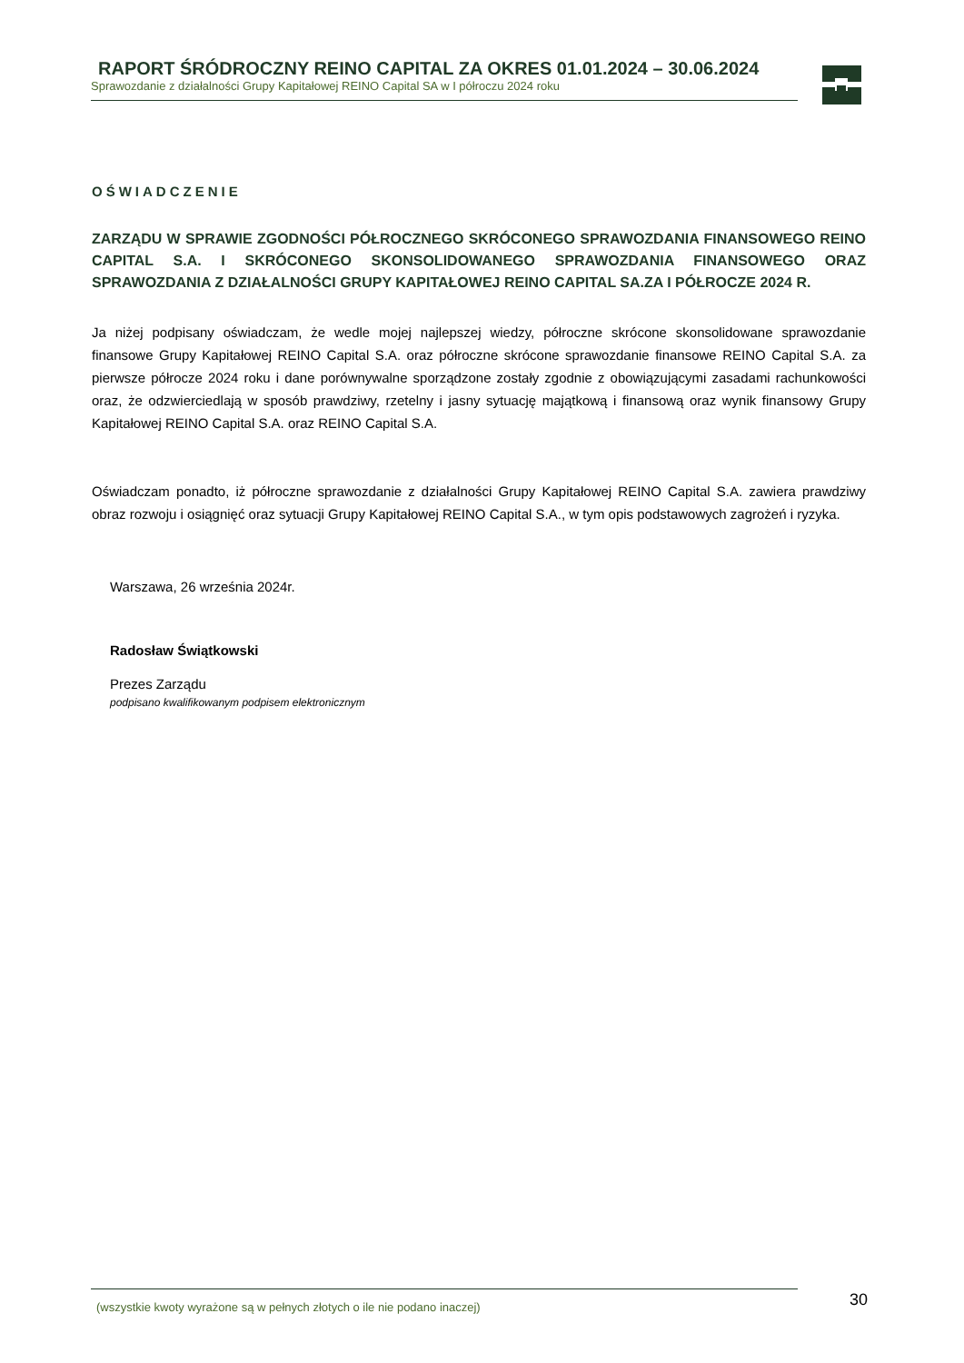RAPORT ŚRÓDROCZNY REINO CAPITAL ZA OKRES 01.01.2024 – 30.06.2024
Sprawozdanie z działalności Grupy Kapitałowej REINO Capital SA w I półroczu 2024 roku
OŚWIADCZENIE
ZARZĄDU W SPRAWIE ZGODNOŚCI PÓŁROCZNEGO SKRÓCONEGO SPRAWOZDANIA FINANSOWEGO REINO CAPITAL S.A. I SKRÓCONEGO SKONSOLIDOWANEGO SPRAWOZDANIA FINANSOWEGO ORAZ SPRAWOZDANIA Z DZIAŁALNOŚCI GRUPY KAPITAŁOWEJ REINO CAPITAL SA.ZA I PÓŁROCZE 2024 R.
Ja niżej podpisany oświadczam, że wedle mojej najlepszej wiedzy, półroczne skrócone skonsolidowane sprawozdanie finansowe Grupy Kapitałowej REINO Capital S.A. oraz półroczne skrócone sprawozdanie finansowe REINO Capital S.A. za pierwsze półrocze 2024 roku i dane porównywalne sporządzone zostały zgodnie z obowiązującymi zasadami rachunkowości oraz, że odzwierciedlają w sposób prawdziwy, rzetelny i jasny sytuację majątkową i finansową oraz wynik finansowy Grupy Kapitałowej REINO Capital S.A. oraz REINO Capital S.A.
Oświadczam ponadto, iż półroczne sprawozdanie z działalności Grupy Kapitałowej REINO Capital S.A. zawiera prawdziwy obraz rozwoju i osiągnięć oraz sytuacji Grupy Kapitałowej REINO Capital S.A., w tym opis podstawowych zagrożeń i ryzyka.
Warszawa, 26 września 2024r.
Radosław Świątkowski
Prezes Zarządu
podpisano kwalifikowanym podpisem elektronicznym
(wszystkie kwoty wyrażone są w pełnych złotych o ile nie podano inaczej) 30